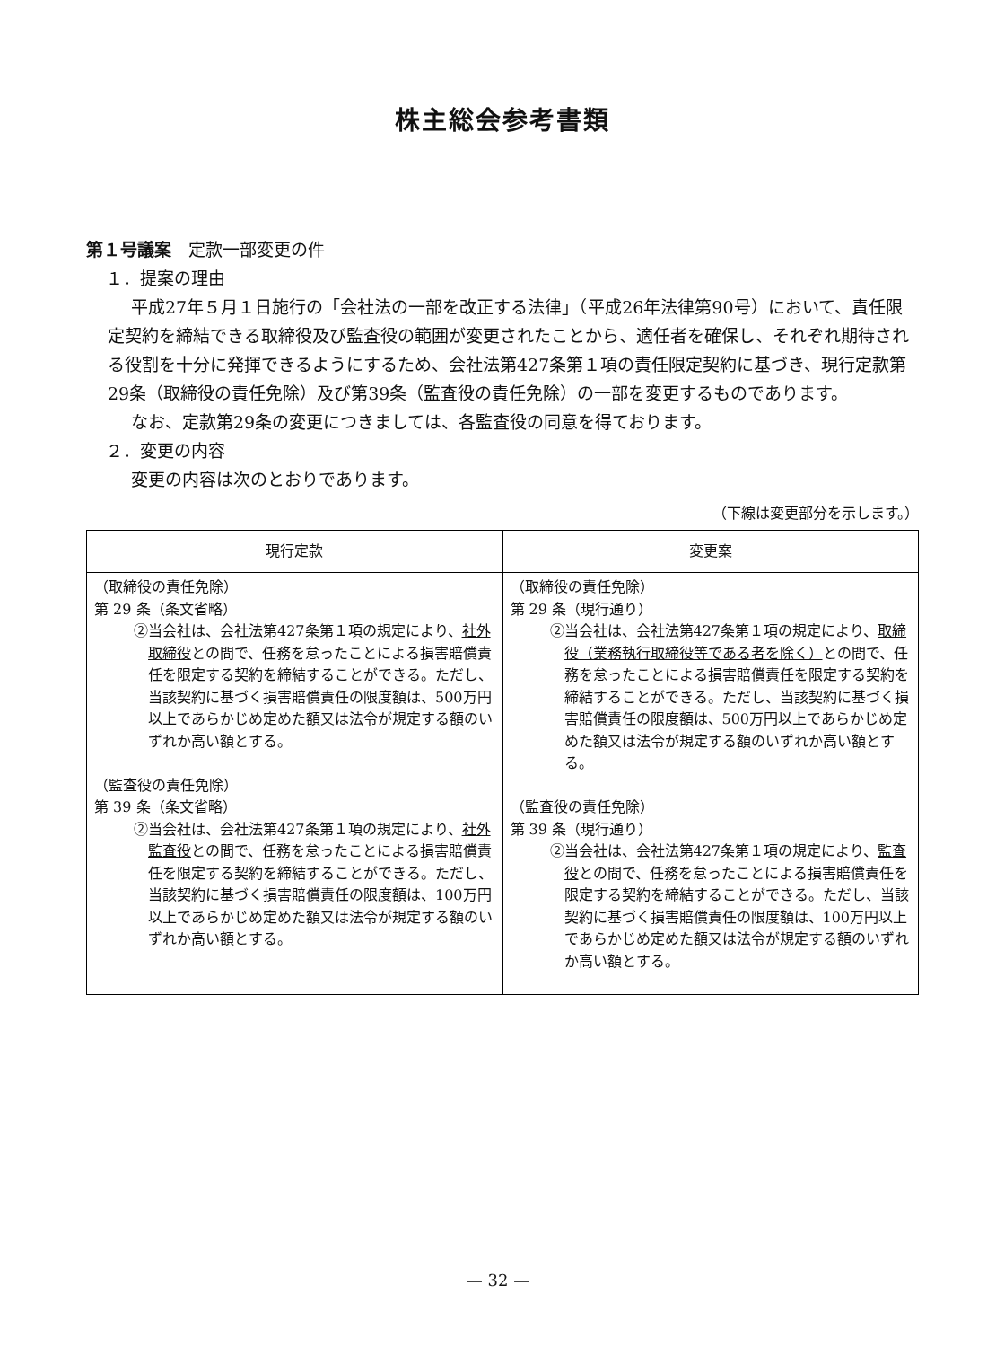株主総会参考書類
第１号議案　定款一部変更の件
１．提案の理由
平成27年５月１日施行の「会社法の一部を改正する法律」（平成26年法律第90号）において、責任限定契約を締結できる取締役及び監査役の範囲が変更されたことから、適任者を確保し、それぞれ期待される役割を十分に発揮できるようにするため、会社法第427条第１項の責任限定契約に基づき、現行定款第29条（取締役の責任免除）及び第39条（監査役の責任免除）の一部を変更するものであります。
なお、定款第29条の変更につきましては、各監査役の同意を得ております。
２．変更の内容
変更の内容は次のとおりであります。
（下線は変更部分を示します。）
| 現行定款 | 変更案 |
| --- | --- |
| （取締役の責任免除） 第 29 条（条文省略） ②当会社は、会社法第427条第１項の規定により、 社外取締役 との間で、任務を怠ったことによる損害賠償責任を限定する契約を締結することができる。ただし、当該契約に基づく損害賠償責任の限度額は、500万円以上であらかじめ定めた額又は法令が規定する額のいずれか高い額とする。 （監査役の責任免除） 第 39 条（条文省略） ②当会社は、会社法第427条第１項の規定により、 社外監査役 との間で、任務を怠ったことによる損害賠償責任を限定する契約を締結することができる。ただし、当該契約に基づく損害賠償責任の限度額は、100万円以上であらかじめ定めた額又は法令が規定する額のいずれか高い額とする。 | （取締役の責任免除） 第 29 条（現行通り） ②当会社は、会社法第427条第１項の規定により、 取締役（業務執行取締役等である者を除く） との間で、任務を怠ったことによる損害賠償責任を限定する契約を締結することができる。ただし、当該契約に基づく損害賠償責任の限度額は、500万円以上であらかじめ定めた額又は法令が規定する額のいずれか高い額とする。 （監査役の責任免除） 第 39 条（現行通り） ②当会社は、会社法第427条第１項の規定により、 監査役 との間で、任務を怠ったことによる損害賠償責任を限定する契約を締結することができる。ただし、当該契約に基づく損害賠償責任の限度額は、100万円以上であらかじめ定めた額又は法令が規定する額のいずれか高い額とする。 |
— 32 —